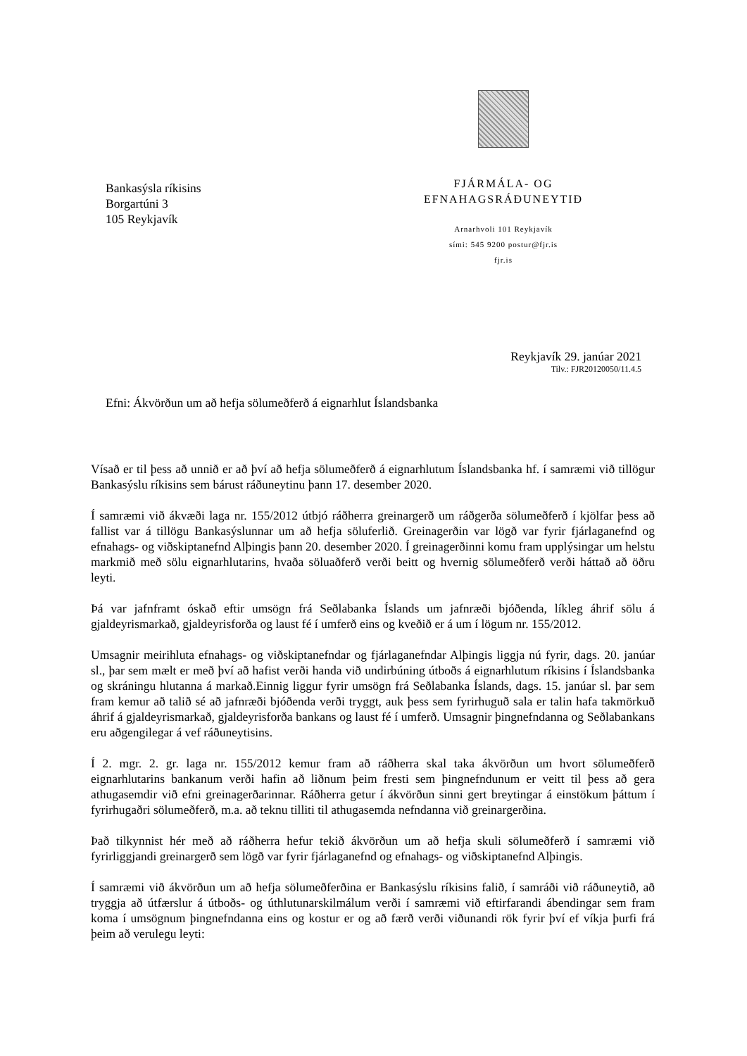Bankasýsla ríkisins
Borgartúni 3
105 Reykjavík
FJÁRMÁLA- OG EFNAHAGSRÁÐUNEYTIÐ
Arnarhvoli 101 Reykjavík
sími: 545 9200 postur@fjr.is
fjr.is
Reykjavík 29. janúar 2021
Tilv.: FJR20120050/11.4.5
Efni: Ákvörðun um að hefja sölumeðferð á eignarhlut Íslandsbanka
Vísað er til þess að unnið er að því að hefja sölumeðferð á eignarhlutum Íslandsbanka hf. í samræmi við tillögur Bankasýslu ríkisins sem bárust ráðuneytinu þann 17. desember 2020.
Í samræmi við ákvæði laga nr. 155/2012 útbjó ráðherra greinargerð um ráðgerða sölumeðferð í kjölfar þess að fallist var á tillögu Bankasýslunnar um að hefja söluferlið. Greinagerðin var lögð var fyrir fjárlaganefnd og efnahags- og viðskiptanefnd Alþingis þann 20. desember 2020. Í greinagerðinni komu fram upplýsingar um helstu markmið með sölu eignarhlutarins, hvaða söluaðferð verði beitt og hvernig sölumeðferð verði háttað að öðru leyti.
Þá var jafnframt óskað eftir umsögn frá Seðlabanka Íslands um jafnræði bjóðenda, líkleg áhrif sölu á gjaldeyrismarkað, gjaldeyrisforða og laust fé í umferð eins og kveðið er á um í lögum nr. 155/2012.
Umsagnir meirihluta efnahags- og viðskiptanefndar og fjárlaganefndar Alþingis liggja nú fyrir, dags. 20. janúar sl., þar sem mælt er með því að hafist verði handa við undirbúning útboðs á eignarhlutum ríkisins í Íslandsbanka og skráningu hlutanna á markað.Einnig liggur fyrir umsögn frá Seðlabanka Íslands, dags. 15. janúar sl. þar sem fram kemur að talið sé að jafnræði bjóðenda verði tryggt, auk þess sem fyrirhuguð sala er talin hafa takmörkuð áhrif á gjaldeyrismarkað, gjaldeyrisforða bankans og laust fé í umferð. Umsagnir þingnefndanna og Seðlabankans eru aðgengilegar á vef ráðuneytisins.
Í 2. mgr. 2. gr. laga nr. 155/2012 kemur fram að ráðherra skal taka ákvörðun um hvort sölumeðferð eignarhlutarins bankanum verði hafin að liðnum þeim fresti sem þingnefndunum er veitt til þess að gera athugasemdir við efni greinagerðarinnar. Ráðherra getur í ákvörðun sinni gert breytingar á einstökum þáttum í fyrirhugaðri sölumeðferð, m.a. að teknu tilliti til athugasemda nefndanna við greinargerðina.
Það tilkynnist hér með að ráðherra hefur tekið ákvörðun um að hefja skuli sölumeðferð í samræmi við fyrirliggjandi greinargerð sem lögð var fyrir fjárlaganefnd og efnahags- og viðskiptanefnd Alþingis.
Í samræmi við ákvörðun um að hefja sölumeðferðina er Bankasýslu ríkisins falið, í samráði við ráðuneytið, að tryggja að útfærslur á útboðs- og úthlutunarskilmálum verði í samræmi við eftirfarandi ábendingar sem fram koma í umsögnum þingnefndanna eins og kostur er og að færð verði viðunandi rök fyrir því ef víkja þurfi frá þeim að verulegu leyti: